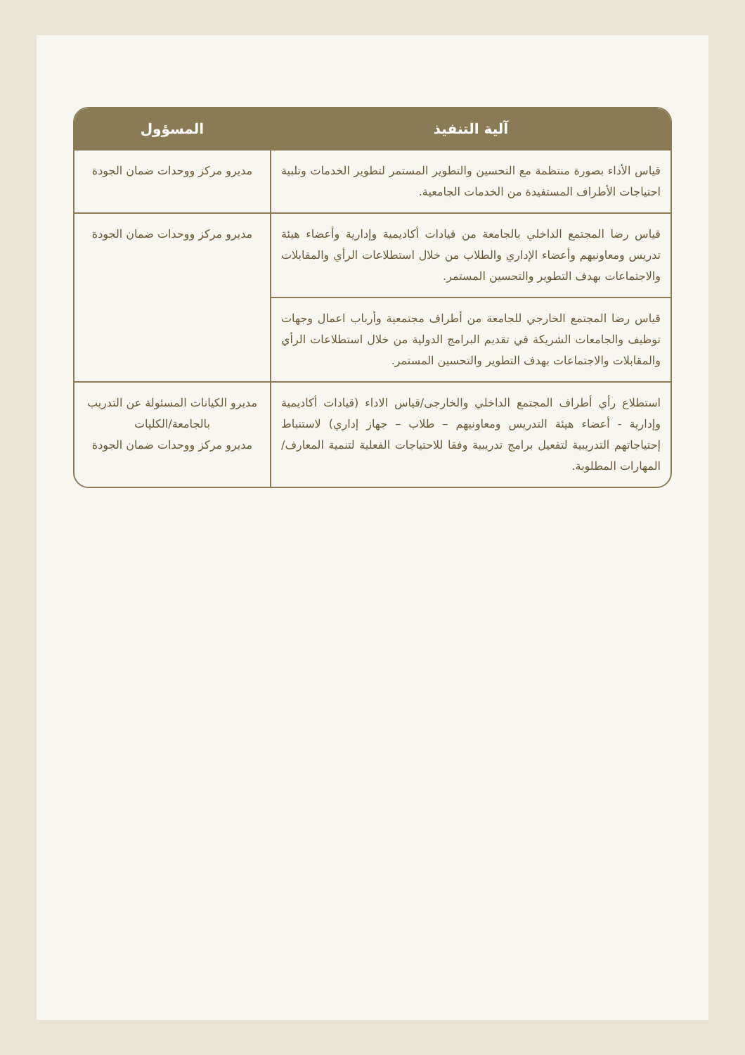| آلية التنفيذ | المسؤول |
| --- | --- |
| قياس الأداء بصورة منتظمة مع التحسين والتطوير المستمر لتطوير الخدمات وتلبية احتياجات الأطراف المستفيدة من الخدمات الجامعية. | مديرو مركز ووحدات ضمان الجودة |
| قياس رضا المجتمع الداخلي بالجامعة من قيادات أكاديمية وإدارية وأعضاء هيئة تدريس ومعاونيهم وأعضاء الإداري والطلاب من خلال استطلاعات الرأي والمقابلات والاجتماعات بهدف التطوير والتحسين المستمر. | مديرو مركز ووحدات ضمان الجودة |
| قياس رضا المجتمع الخارجي للجامعة من أطراف مجتمعية وأرباب اعمال وجهات توظيف والجامعات الشريكة في تقديم البرامج الدولية من خلال استطلاعات الرأي والمقابلات والاجتماعات بهدف التطوير والتحسين المستمر. | |
| استطلاع رأي أطراف المجتمع الداخلي والخارجى/قياس الاداء (قيادات أكاديمية وإدارية - أعضاء هيئة التدريس ومعاونيهم – طلاب – جهاز إداري) لاستنباط إحتياجاتهم التدريبية لتفعيل برامج تدريبية وفقا للاحتياجات الفعلية لتنمية المعارف/المهارات المطلوبة. | مديرو الكيانات المسئولة عن التدريب بالجامعة/الكليات مديرو مركز ووحدات ضمان الجودة |